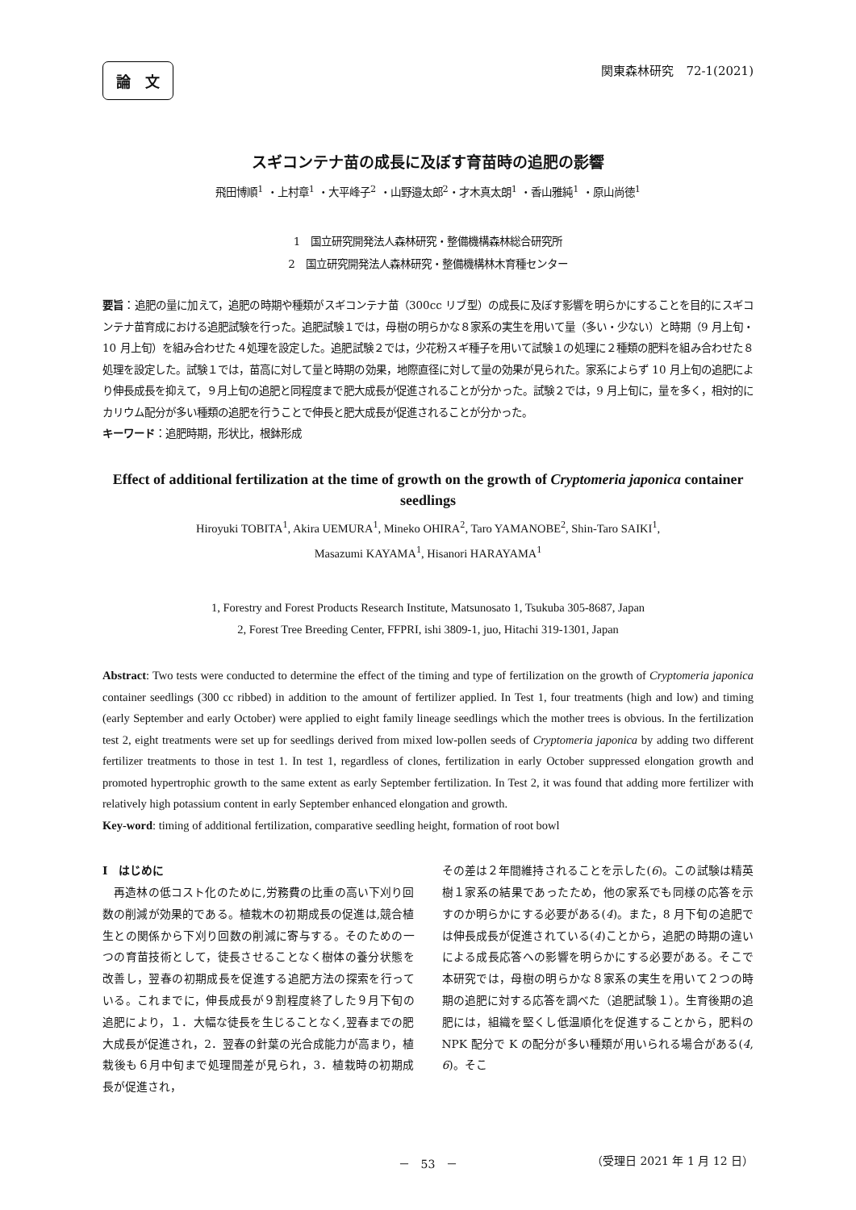論　文 関東森林研究　72-1(2021)
スギコンテナ苗の成長に及ぼす育苗時の追肥の影響
飛田博順<sup>1</sup> ・上村章<sup>1</sup> ・大平峰子<sup>2</sup> ・山野邉太郎<sup>2</sup>・才木真太朗<sup>1</sup> ・香山雅純<sup>1</sup> ・原山尚徳<sup>1</sup>
1　国立研究開発法人森林研究・整備機構森林総合研究所
2　国立研究開発法人森林研究・整備機構林木育種センター
要旨：追肥の量に加えて，追肥の時期や種類がスギコンテナ苗（300cc リブ型）の成長に及ぼす影響を明らかにすることを目的にスギコンテナ苗育成における追肥試験を行った。追肥試験１では，母樹の明らかな８家系の実生を用いて量（多い・少ない）と時期（9 月上旬・10 月上旬）を組み合わせた４処理を設定した。追肥試験２では，少花粉スギ種子を用いて試験１の処理に２種類の肥料を組み合わせた８処理を設定した。試験１では，苗高に対して量と時期の効果，地際直径に対して量の効果が見られた。家系によらず 10 月上旬の追肥により伸長成長を抑えて，９月上旬の追肥と同程度まで肥大成長が促進されることが分かった。試験２では，9 月上旬に，量を多く，相対的にカリウム配分が多い種類の追肥を行うことで伸長と肥大成長が促進されることが分かった。
キーワード：追肥時期，形状比，根鉢形成
Effect of additional fertilization at the time of growth on the growth of Cryptomeria japonica container seedlings
Hiroyuki TOBITA<sup>1</sup>, Akira UEMURA<sup>1</sup>, Mineko OHIRA<sup>2</sup>, Taro YAMANOBE<sup>2</sup>, Shin-Taro SAIKI<sup>1</sup>,
Masazumi KAYAMA<sup>1</sup>, Hisanori HARAYAMA<sup>1</sup>
1, Forestry and Forest Products Research Institute, Matsunosato 1, Tsukuba 305-8687, Japan
2, Forest Tree Breeding Center, FFPRI, ishi 3809-1, juo, Hitachi 319-1301, Japan
Abstract: Two tests were conducted to determine the effect of the timing and type of fertilization on the growth of Cryptomeria japonica container seedlings (300 cc ribbed) in addition to the amount of fertilizer applied. In Test 1, four treatments (high and low) and timing (early September and early October) were applied to eight family lineage seedlings which the mother trees is obvious. In the fertilization test 2, eight treatments were set up for seedlings derived from mixed low-pollen seeds of Cryptomeria japonica by adding two different fertilizer treatments to those in test 1. In test 1, regardless of clones, fertilization in early October suppressed elongation growth and promoted hypertrophic growth to the same extent as early September fertilization. In Test 2, it was found that adding more fertilizer with relatively high potassium content in early September enhanced elongation and growth.
Key-word: timing of additional fertilization, comparative seedling height, formation of root bowl
I　はじめに
　再造林の低コスト化のために,労務費の比重の高い下刈り回数の削減が効果的である。植栽木の初期成長の促進は,競合植生との関係から下刈り回数の削減に寄与する。そのための一つの育苗技術として，徒長させることなく樹体の養分状態を改善し，翌春の初期成長を促進する追肥方法の探索を行っている。これまでに，伸長成長が９割程度終了した９月下旬の追肥により，１．大幅な徒長を生じることなく,翌春までの肥大成長が促進され，2．翌春の針葉の光合成能力が高まり，植栽後も６月中旬まで処理間差が見られ，3．植栽時の初期成長が促進され，
その差は２年間維持されることを示した(6)。この試験は精英樹１家系の結果であったため，他の家系でも同様の応答を示すのか明らかにする必要がある(4)。また，8 月下旬の追肥では伸長成長が促進されている(4)ことから，追肥の時期の違いによる成長応答への影響を明らかにする必要がある。そこで本研究では，母樹の明らかな８家系の実生を用いて２つの時期の追肥に対する応答を調べた（追肥試験１）。生育後期の追肥には，組織を堅くし低温順化を促進することから，肥料の NPK 配分で K の配分が多い種類が用いられる場合がある(4, 6)。そこ
－　53　－ （受理日 2021 年 1 月 12 日）